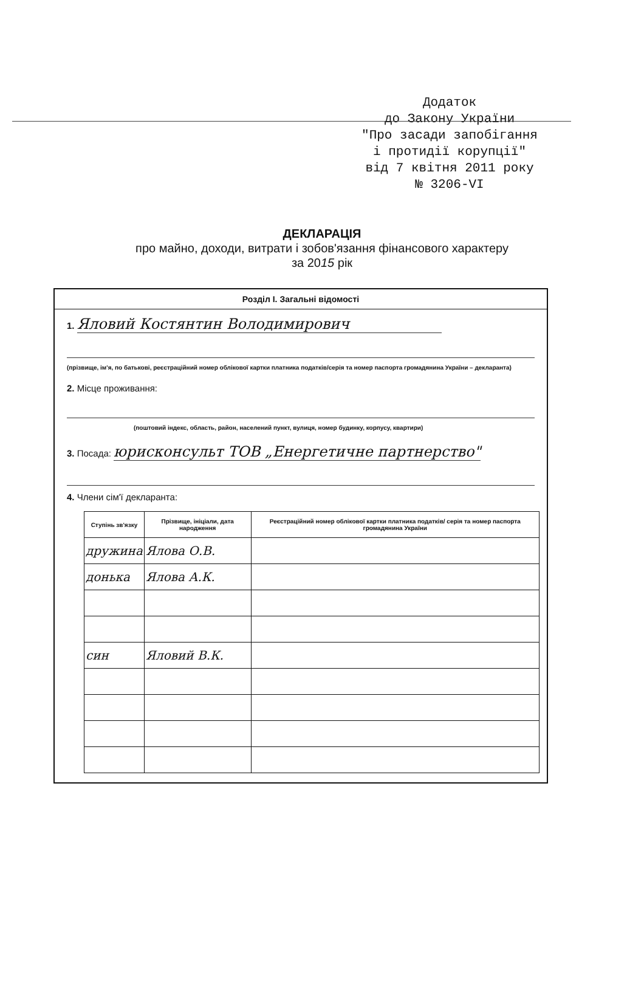Додаток
до Закону України
"Про засади запобігання
і протидії корупції"
від 7 квітня 2011 року
№ 3206-VI
ДЕКЛАРАЦІЯ
про майно, доходи, витрати і зобов'язання фінансового характеру
за 2015 рік
Розділ І. Загальні відомості
1. Яловий Костянтин Володимирович
(прізвище, ім'я, по батькові, реєстраційний номер облікової картки платника податків/серія та номер паспорта громадянина України – декларанта)
2. Місце проживання:
(поштовий індекс, область, район, населений пункт, вулиця, номер будинку, корпусу, квартири)
3. Посада: юрисконсульт ТОВ „Енергетичне партнерство"
4. Члени сім'ї декларанта:
| Ступінь зв'язку | Прізвище, ініціали, дата народження | Реєстраційний номер облікової картки платника податків/ серія та номер паспорта громадянина України |
| --- | --- | --- |
| дружина | Ялова О.В. | |
| донька | Ялова А.К. | |
| син | Яловий В.К. | |